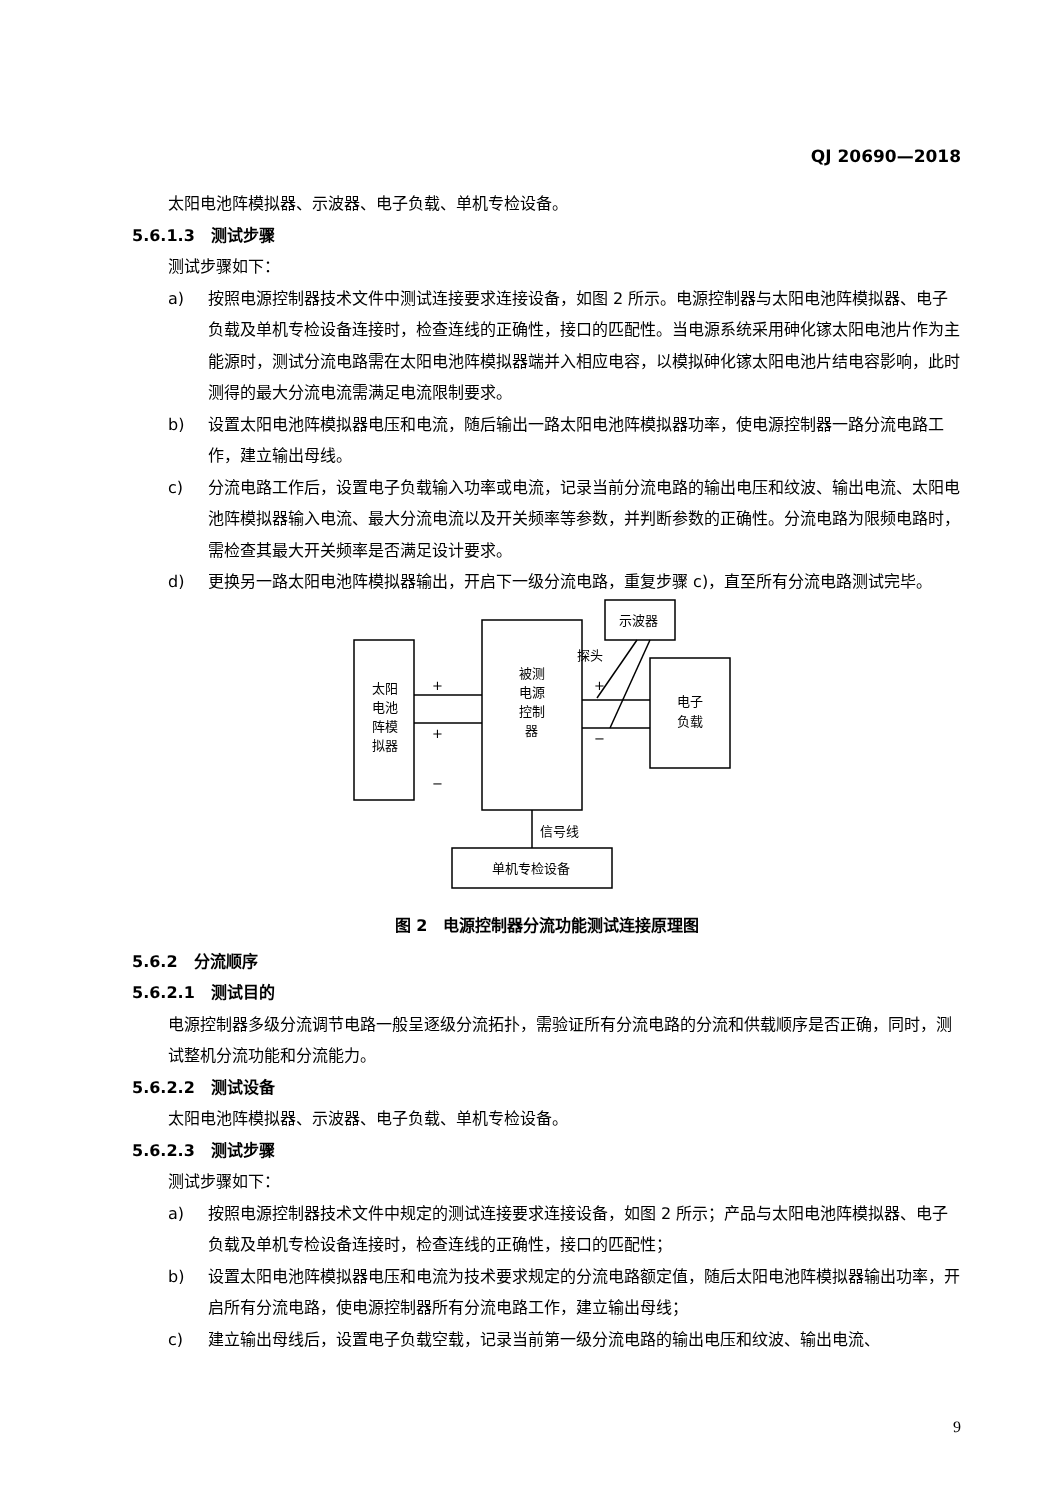QJ 20690—2018
太阳电池阵模拟器、示波器、电子负载、单机专检设备。
5.6.1.3　测试步骤
测试步骤如下：
a) 按照电源控制器技术文件中测试连接要求连接设备，如图 2 所示。电源控制器与太阳电池阵模拟器、电子负载及单机专检设备连接时，检查连线的正确性，接口的匹配性。当电源系统采用砷化镓太阳电池片作为主能源时，测试分流电路需在太阳电池阵模拟器端并入相应电容，以模拟砷化镓太阳电池片结电容影响，此时测得的最大分流电流需满足电流限制要求。
b) 设置太阳电池阵模拟器电压和电流，随后输出一路太阳电池阵模拟器功率，使电源控制器一路分流电路工作，建立输出母线。
c) 分流电路工作后，设置电子负载输入功率或电流，记录当前分流电路的输出电压和纹波、输出电流、太阳电池阵模拟器输入电流、最大分流电流以及开关频率等参数，并判断参数的正确性。分流电路为限频电路时，需检查其最大开关频率是否满足设计要求。
d) 更换另一路太阳电池阵模拟器输出，开启下一级分流电路，重复步骤 c)，直至所有分流电路测试完毕。
太阳
电池
阵模
拟器
被测
电源
控制
器
示波器
探头
电子
负载
+
+
−
+
−
信号线
单机专检设备
图 2　电源控制器分流功能测试连接原理图
5.6.2　分流顺序
5.6.2.1　测试目的
电源控制器多级分流调节电路一般呈逐级分流拓扑，需验证所有分流电路的分流和供载顺序是否正确，同时，测试整机分流功能和分流能力。
5.6.2.2　测试设备
太阳电池阵模拟器、示波器、电子负载、单机专检设备。
5.6.2.3　测试步骤
测试步骤如下：
a) 按照电源控制器技术文件中规定的测试连接要求连接设备，如图 2 所示；产品与太阳电池阵模拟器、电子负载及单机专检设备连接时，检查连线的正确性，接口的匹配性；
b) 设置太阳电池阵模拟器电压和电流为技术要求规定的分流电路额定值，随后太阳电池阵模拟器输出功率，开启所有分流电路，使电源控制器所有分流电路工作，建立输出母线；
c) 建立输出母线后，设置电子负载空载，记录当前第一级分流电路的输出电压和纹波、输出电流、
9